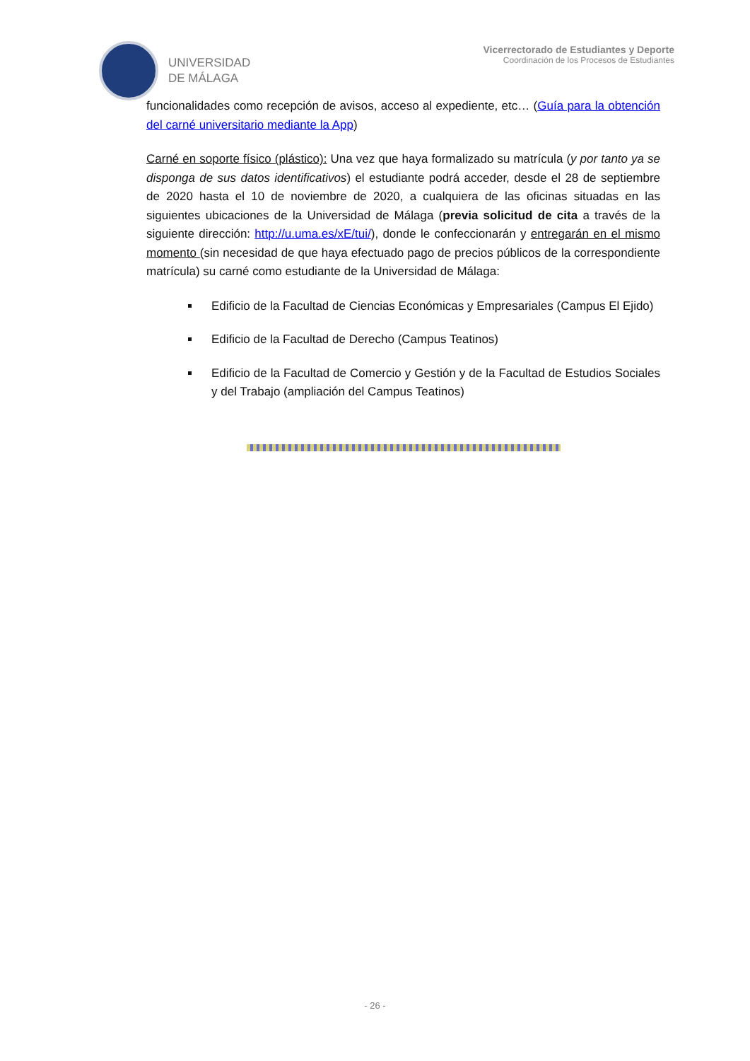UNIVERSIDAD
DE MÁLAGA
Vicerrectorado de Estudiantes y Deporte
Coordinación de los Procesos de Estudiantes
funcionalidades como recepción de avisos, acceso al expediente, etc… (Guía para la obtención del carné universitario mediante la App)
Carné en soporte físico (plástico): Una vez que haya formalizado su matrícula (y por tanto ya se disponga de sus datos identificativos) el estudiante podrá acceder, desde el 28 de septiembre de 2020 hasta el 10 de noviembre de 2020, a cualquiera de las oficinas situadas en las siguientes ubicaciones de la Universidad de Málaga (previa solicitud de cita a través de la siguiente dirección: http://u.uma.es/xE/tui/), donde le confeccionarán y entregarán en el mismo momento (sin necesidad de que haya efectuado pago de precios públicos de la correspondiente matrícula) su carné como estudiante de la Universidad de Málaga:
Edificio de la Facultad de Ciencias Económicas y Empresariales (Campus El Ejido)
Edificio de la Facultad de Derecho (Campus Teatinos)
Edificio de la Facultad de Comercio y Gestión y de la Facultad de Estudios Sociales y del Trabajo (ampliación del Campus Teatinos)
- 26 -